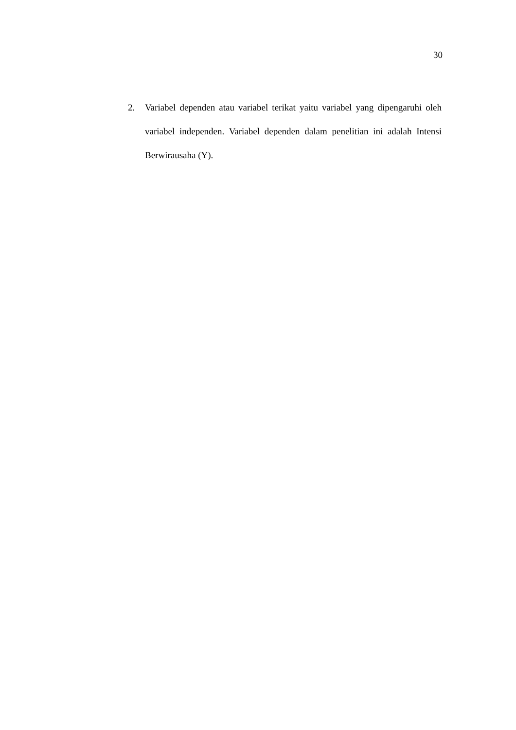30
2. Variabel dependen atau variabel terikat yaitu variabel yang dipengaruhi oleh variabel independen. Variabel dependen dalam penelitian ini adalah Intensi Berwirausaha (Y).